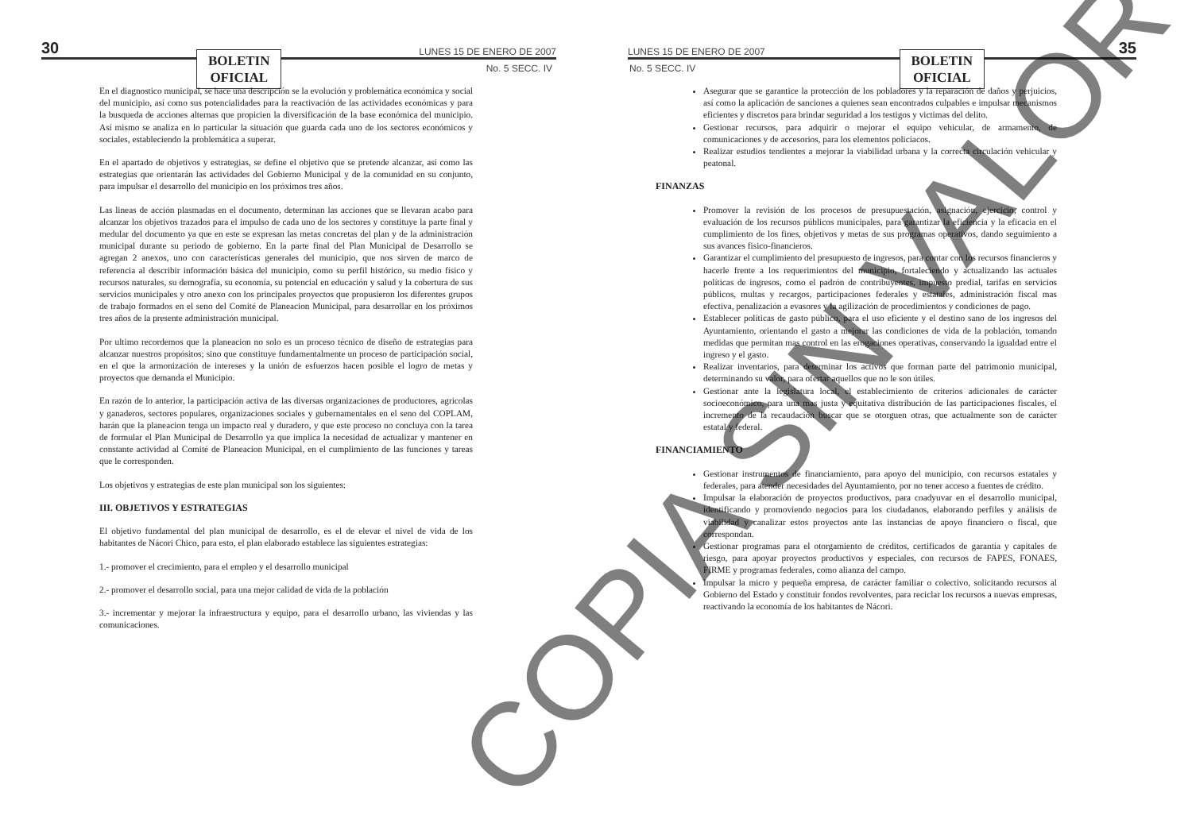30 BOLETIN
OFICIAL LUNES 15 DE ENERO DE 2007
No. 5 SECC. IV
En el diagnostico municipal, se hace una descripción se la evolución y problemática económica y social del municipio, así como sus potencialidades para la reactivación de las actividades económicas y para la busqueda de acciones alternas que propicien la diversificación de la base económica del municipio. Así mismo se analiza en lo particular la situación que guarda cada uno de los sectores económicos y sociales, estableciendo la problemática a superar.
En el apartado de objetivos y estrategias, se define el objetivo que se pretende alcanzar, así como las estrategias que orientarán las actividades del Gobierno Municipal y de la comunidad en su conjunto, para impulsar el desarrollo del municipio en los próximos tres años.
Las lineas de acción plasmadas en el documento, determinan las acciones que se llevaran acabo para alcanzar los objetivos trazados para el impulso de cada uno de los sectores y constituye la parte final y medular del documento ya que en este se expresan las metas concretas del plan y de la administración municipal durante su periodo de gobierno. En la parte final del Plan Municipal de Desarrollo se agregan 2 anexos, uno con características generales del municipio, que nos sirven de marco de referencia al describir información básica del municipio, como su perfil histórico, su medio físico y recursos naturales, su demografía, su economía, su potencial en educación y salud y la cobertura de sus servicios municipales y otro anexo con los principales proyectos que propusieron los diferentes grupos de trabajo formados en el seno del Comité de Planeacion Municipal, para desarrollar en los próximos tres años de la presente administración municipal.
Por ultimo recordemos que la planeacion no solo es un proceso técnico de diseño de estrategias para alcanzar nuestros propósitos; sino que constituye fundamentalmente un proceso de participación social, en el que la armonización de intereses y la unión de esfuerzos hacen posible el logro de metas y proyectos que demanda el Municipio.
En razón de lo anterior, la participación activa de las diversas organizaciones de productores, agricolas y ganaderos, sectores populares, organizaciones sociales y gubernamentales en el seno del COPLAM, harán que la planeacion tenga un impacto real y duradero, y que este proceso no concluya con la tarea de formular el Plan Municipal de Desarrollo ya que implica la necesidad de actualizar y mantener en constante actividad al Comité de Planeacion Municipal, en el cumplimiento de las funciones y tareas que le corresponden.
Los objetivos y estrategias de este plan municipal son los siguientes:
III. OBJETIVOS Y ESTRATEGIAS
El objetivo fundamental del plan municipal de desarrollo, es el de elevar el nivel de vida de los habitantes de Nácori Chico, para esto, el plan elaborado establece las siguientes estrategias:
1.- promover el crecimiento, para el empleo y el desarrollo municipal
2.- promover el desarrollo social, para una mejor calidad de vida de la población
3.- incrementar y mejorar la infraestructura y equipo, para el desarrollo urbano, las viviendas y las comunicaciones.
LUNES 15 DE ENERO DE 2007 BOLETIN
OFICIAL 35
No. 5 SECC. IV
Asegurar que se garantice la protección de los pobladores y la reparación de daños y perjuicios, así como la aplicación de sanciones a quienes sean encontrados culpables e impulsar mecanismos eficientes y discretos para brindar seguridad a los testigos y victimas del delito.
Gestionar recursos, para adquirir o mejorar el equipo vehicular, de armamento, de comunicaciones y de accesorios, para los elementos policíacos.
Realizar estudios tendientes a mejorar la viabilidad urbana y la correcta circulación vehicular y peatonal.
FINANZAS
Promover la revisión de los procesos de presupuestación, asignación, ejercicio, control y evaluación de los recursos públicos municipales, para garantizar la eficiencia y la eficacia en el cumplimiento de los fines, objetivos y metas de sus programas operativos, dando seguimiento a sus avances fisico-financieros.
Garantizar el cumplimiento del presupuesto de ingresos, para contar con los recursos financieros y hacerle frente a los requerimientos del municipio, fortaleciendo y actualizando las actuales políticas de ingresos, como el padrón de contribuyentes, impuesto predial, tarifas en servicios públicos, multas y recargos, participaciones federales y estatales, administración fiscal mas efectiva, penalización a evasores y la agilización de procedimientos y condiciones de pago.
Establecer políticas de gasto público, para el uso eficiente y el destino sano de los ingresos del Ayuntamiento, orientando el gasto a mejorar las condiciones de vida de la población, tomando medidas que permitan mas control en las erogaciones operativas, conservando la igualdad entre el ingreso y el gasto.
Realizar inventarios, para determinar los activos que forman parte del patrimonio municipal, determinando su valor, para ofertar aquellos que no le son útiles.
Gestionar ante la legislatura local, el establecimiento de criterios adicionales de carácter socioeconómico, para una mas justa y equitativa distribución de las participaciones fiscales, el incremento de la recaudación buscar que se otorguen otras, que actualmente son de carácter estatal y federal.
FINANCIAMIENTO
Gestionar instrumentos de financiamiento, para apoyo del municipio, con recursos estatales y federales, para atender necesidades del Ayuntamiento, por no tener acceso a fuentes de crédito.
Impulsar la elaboración de proyectos productivos, para coadyuvar en el desarrollo municipal, identificando y promoviendo negocios para los ciudadanos, elaborando perfiles y análisis de viabilidad y canalizar estos proyectos ante las instancias de apoyo financiero o fiscal, que correspondan.
Gestionar programas para el otorgamiento de créditos, certificados de garantía y capitales de riesgo, para apoyar proyectos productivos y especiales, con recursos de FAPES, FONAES, FIRME y programas federales, como alianza del campo.
Impulsar la micro y pequeña empresa, de carácter familiar o colectivo, solicitando recursos al Gobierno del Estado y constituir fondos revolventes, para reciclar los recursos a nuevas empresas, reactivando la economía de los habitantes de Nácori.
COPIA SIN VALOR